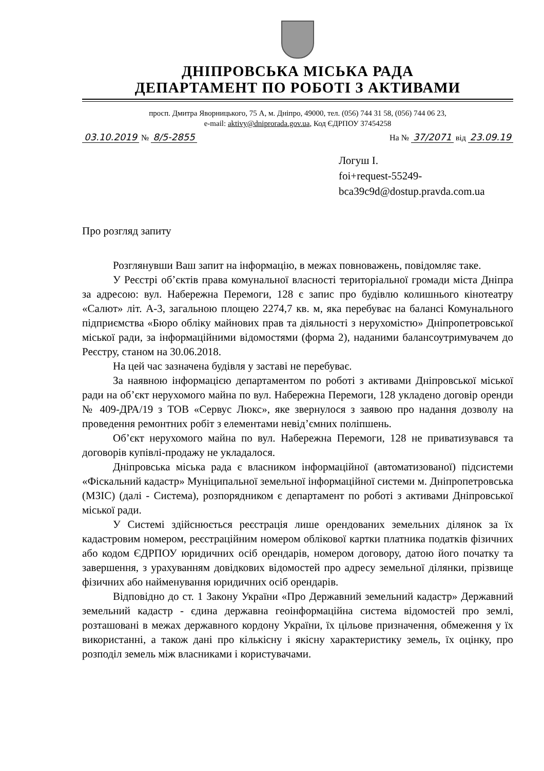ДНІПРОВСЬКА МІСЬКА РАДА
ДЕПАРТАМЕНТ ПО РОБОТІ З АКТИВАМИ
просп. Дмитра Яворницького, 75 А, м. Дніпро, 49000, тел. (056) 744 31 58, (056) 744 06 23,
e-mail: aktivy@dniprorada.gov.ua, Код ЄДРПОУ 37454258
03.10.2019 № 8/5-2855 На № 37/2071 від 23.09.19
Логуш І.
foi+request-55249-
bca39c9d@dostup.pravda.com.ua
Про розгляд запиту
Розглянувши Ваш запит на інформацію, в межах повноважень, повідомляє таке.
У Реєстрі об’єктів права комунальної власності територіальної громади міста Дніпра за адресою: вул. Набережна Перемоги, 128 є запис про будівлю колишнього кінотеатру «Салют» літ. А-3, загальною площею 2274,7 кв. м, яка перебуває на балансі Комунального підприємства «Бюро обліку майнових прав та діяльності з нерухомістю» Дніпропетровської міської ради, за інформаційними відомостями (форма 2), наданими балансоутримувачем до Реєстру, станом на 30.06.2018.
На цей час зазначена будівля у заставі не перебуває.
За наявною інформацією департаментом по роботі з активами Дніпровської міської ради на об’єкт нерухомого майна по вул. Набережна Перемоги, 128 укладено договір оренди № 409-ДРА/19 з ТОВ «Сервус Люкс», яке звернулося з заявою про надання дозволу на проведення ремонтних робіт з елементами невід’ємних поліпшень.
Об’єкт нерухомого майна по вул. Набережна Перемоги, 128 не приватизувався та договорів купівлі-продажу не укладалося.
Дніпровська міська рада є власником інформаційної (автоматизованої) підсистеми «Фіскальний кадастр» Муніципальної земельної інформаційної системи м. Дніпропетровська (МЗІС) (далі - Система), розпорядником є департамент по роботі з активами Дніпровської міської ради.
У Системі здійснюється реєстрація лише орендованих земельних ділянок за їх кадастровим номером, реєстраційним номером облікової картки платника податків фізичних або кодом ЄДРПОУ юридичних осіб орендарів, номером договору, датою його початку та завершення, з урахуванням довідкових відомостей про адресу земельної ділянки, прізвище фізичних або найменування юридичних осіб орендарів.
Відповідно до ст. 1 Закону України «Про Державний земельний кадастр» Державний земельний кадастр - єдина державна геоінформаційна система відомостей про землі, розташовані в межах державного кордону України, їх цільове призначення, обмеження у їх використанні, а також дані про кількісну і якісну характеристику земель, їх оцінку, про розподіл земель між власниками і користувачами.